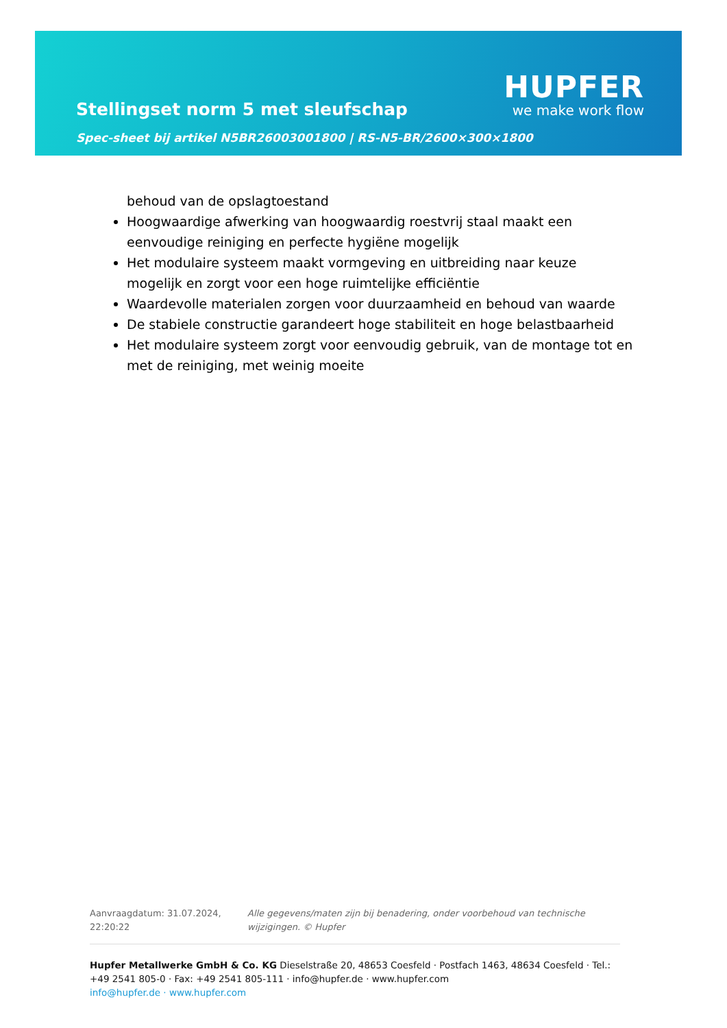Stellingset norm 5 met sleufschap
Spec-sheet bij artikel N5BR26003001800 | RS-N5-BR/2600×300×1800
HUPFER
we make work flow
behoud van de opslagtoestand
Hoogwaardige afwerking van hoogwaardig roestvrij staal maakt een eenvoudige reiniging en perfecte hygiëne mogelijk
Het modulaire systeem maakt vormgeving en uitbreiding naar keuze mogelijk en zorgt voor een hoge ruimtelijke efficiëntie
Waardevolle materialen zorgen voor duurzaamheid en behoud van waarde
De stabiele constructie garandeert hoge stabiliteit en hoge belastbaarheid
Het modulaire systeem zorgt voor eenvoudig gebruik, van de montage tot en met de reiniging, met weinig moeite
Aanvraagdatum: 31.07.2024, 22:20:22
Alle gegevens/maten zijn bij benadering, onder voorbehoud van technische wijzigingen. © Hupfer
Hupfer Metallwerke GmbH & Co. KG Dieselstraße 20, 48653 Coesfeld · Postfach 1463, 48634 Coesfeld · Tel.: +49 2541 805-0 · Fax: +49 2541 805-111 · info@hupfer.de · www.hupfer.com
info@hupfer.de · www.hupfer.com